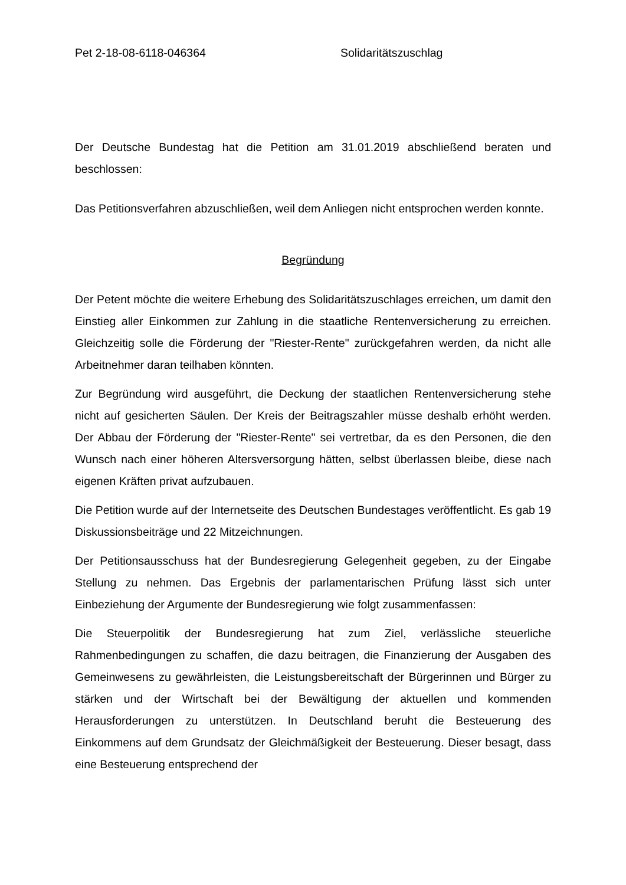Pet 2-18-08-6118-046364 Solidaritätszuschlag
Der Deutsche Bundestag hat die Petition am 31.01.2019 abschließend beraten und beschlossen:
Das Petitionsverfahren abzuschließen, weil dem Anliegen nicht entsprochen werden konnte.
Begründung
Der Petent möchte die weitere Erhebung des Solidaritätszuschlages erreichen, um damit den Einstieg aller Einkommen zur Zahlung in die staatliche Rentenversicherung zu erreichen. Gleichzeitig solle die Förderung der "Riester-Rente" zurückgefahren werden, da nicht alle Arbeitnehmer daran teilhaben könnten.
Zur Begründung wird ausgeführt, die Deckung der staatlichen Rentenversicherung stehe nicht auf gesicherten Säulen. Der Kreis der Beitragszahler müsse deshalb erhöht werden. Der Abbau der Förderung der "Riester-Rente" sei vertretbar, da es den Personen, die den Wunsch nach einer höheren Altersversorgung hätten, selbst überlassen bleibe, diese nach eigenen Kräften privat aufzubauen.
Die Petition wurde auf der Internetseite des Deutschen Bundestages veröffentlicht. Es gab 19 Diskussionsbeiträge und 22 Mitzeichnungen.
Der Petitionsausschuss hat der Bundesregierung Gelegenheit gegeben, zu der Eingabe Stellung zu nehmen. Das Ergebnis der parlamentarischen Prüfung lässt sich unter Einbeziehung der Argumente der Bundesregierung wie folgt zusammenfassen:
Die Steuerpolitik der Bundesregierung hat zum Ziel, verlässliche steuerliche Rahmenbedingungen zu schaffen, die dazu beitragen, die Finanzierung der Ausgaben des Gemeinwesens zu gewährleisten, die Leistungsbereitschaft der Bürgerinnen und Bürger zu stärken und der Wirtschaft bei der Bewältigung der aktuellen und kommenden Herausforderungen zu unterstützen. In Deutschland beruht die Besteuerung des Einkommens auf dem Grundsatz der Gleichmäßigkeit der Besteuerung. Dieser besagt, dass eine Besteuerung entsprechend der